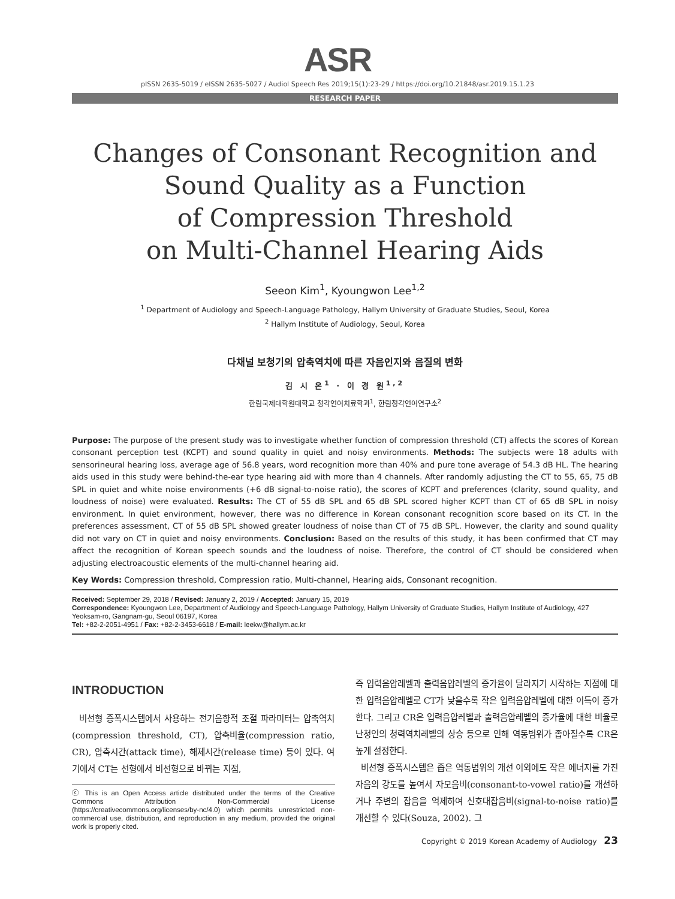ASR
pISSN 2635-5019 / eISSN 2635-5027 / Audiol Speech Res 2019;15(1):23-29 / https://doi.org/10.21848/asr.2019.15.1.23
RESEARCH PAPER
Changes of Consonant Recognition and
Sound Quality as a Function
of Compression Threshold
on Multi-Channel Hearing Aids
Seeon Kim<sup>1</sup>, Kyoungwon Lee<sup>1,2</sup>
<sup>1</sup> Department of Audiology and Speech-Language Pathology, Hallym University of Graduate Studies, Seoul, Korea
<sup>2</sup> Hallym Institute of Audiology, Seoul, Korea
다채널 보청기의 압축역치에 따른 자음인지와 음질의 변화
김 시 온<sup>1</sup> · 이 경 원<sup>1,2</sup>
한림국제대학원대학교 청각언어치료학과<sup>1</sup>, 한림청각언어연구소<sup>2</sup>
Purpose: The purpose of the present study was to investigate whether function of compression threshold (CT) affects the scores of Korean consonant perception test (KCPT) and sound quality in quiet and noisy environments. Methods: The subjects were 18 adults with sensorineural hearing loss, average age of 56.8 years, word recognition more than 40% and pure tone average of 54.3 dB HL. The hearing aids used in this study were behind-the-ear type hearing aid with more than 4 channels. After randomly adjusting the CT to 55, 65, 75 dB SPL in quiet and white noise environments (+6 dB signal-to-noise ratio), the scores of KCPT and preferences (clarity, sound quality, and loudness of noise) were evaluated. Results: The CT of 55 dB SPL and 65 dB SPL scored higher KCPT than CT of 65 dB SPL in noisy environment. In quiet environment, however, there was no difference in Korean consonant recognition score based on its CT. In the preferences assessment, CT of 55 dB SPL showed greater loudness of noise than CT of 75 dB SPL. However, the clarity and sound quality did not vary on CT in quiet and noisy environments. Conclusion: Based on the results of this study, it has been confirmed that CT may affect the recognition of Korean speech sounds and the loudness of noise. Therefore, the control of CT should be considered when adjusting electroacoustic elements of the multi-channel hearing aid.
Key Words: Compression threshold, Compression ratio, Multi-channel, Hearing aids, Consonant recognition.
Received: September 29, 2018 / Revised: January 2, 2019 / Accepted: January 15, 2019
Correspondence: Kyoungwon Lee, Department of Audiology and Speech-Language Pathology, Hallym University of Graduate Studies, Hallym Institute of Audiology, 427 Yeoksam-ro, Gangnam-gu, Seoul 06197, Korea
Tel: +82-2-2051-4951 / Fax: +82-2-3453-6618 / E-mail: leekw@hallym.ac.kr
INTRODUCTION
비선형 증폭시스템에서 사용하는 전기음향적 조절 파라미터는 압축역치(compression threshold, CT), 압축비율(compression ratio, CR), 압축시간(attack time), 해제시간(release time) 등이 있다. 여기에서 CT는 선형에서 비선형으로 바뀌는 지점,
ⓒ This is an Open Access article distributed under the terms of the Creative Commons Attribution Non-Commercial License (https://creativecommons.org/licenses/by-nc/4.0) which permits unrestricted non-commercial use, distribution, and reproduction in any medium, provided the original work is properly cited.
즉 입력음압레벨과 출력음압레벨의 증가율이 달라지기 시작하는 지점에 대한 입력음압레벨로 CT가 낮을수록 작은 입력음압레벨에 대한 이득이 증가한다. 그리고 CR은 입력음압레벨과 출력음압레벨의 증가율에 대한 비율로 난청인의 청력역치레벨의 상승 등으로 인해 역동범위가 좁아질수록 CR은 높게 설정한다.
비선형 증폭시스템은 좁은 역동범위의 개선 이외에도 작은 에너지를 가진 자음의 강도를 높여서 자모음비(consonant-to-vowel ratio)를 개선하거나 주변의 잡음을 억제하여 신호대잡음비(signal-to-noise ratio)를 개선할 수 있다(Souza, 2002). 그
Copyright © 2019 Korean Academy of Audiology 23